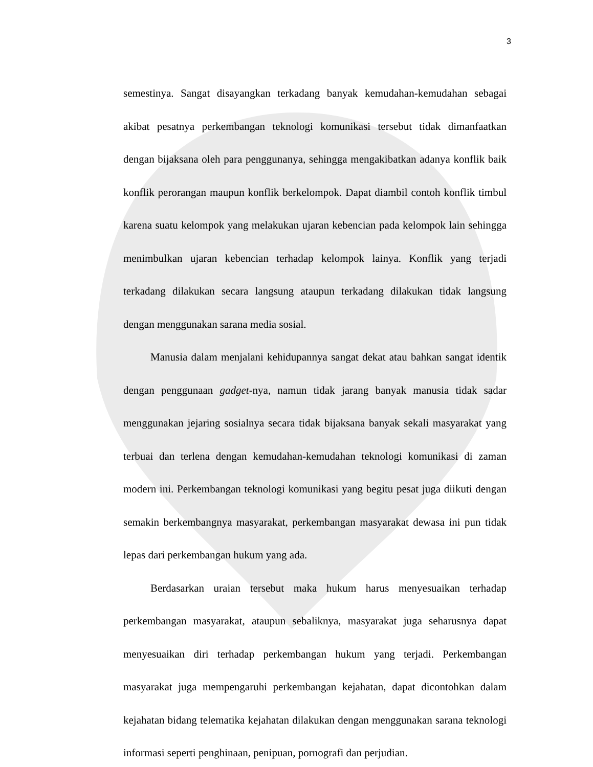3
semestinya. Sangat disayangkan terkadang banyak kemudahan-kemudahan sebagai akibat pesatnya perkembangan teknologi komunikasi tersebut tidak dimanfaatkan dengan bijaksana oleh para penggunanya, sehingga mengakibatkan adanya konflik baik konflik perorangan maupun konflik berkelompok. Dapat diambil contoh konflik timbul karena suatu kelompok yang melakukan ujaran kebencian pada kelompok lain sehingga menimbulkan ujaran kebencian terhadap kelompok lainya. Konflik yang terjadi terkadang dilakukan secara langsung ataupun terkadang dilakukan tidak langsung dengan menggunakan sarana media sosial.
Manusia dalam menjalani kehidupannya sangat dekat atau bahkan sangat identik dengan penggunaan gadget-nya, namun tidak jarang banyak manusia tidak sadar menggunakan jejaring sosialnya secara tidak bijaksana banyak sekali masyarakat yang terbuai dan terlena dengan kemudahan-kemudahan teknologi komunikasi di zaman modern ini. Perkembangan teknologi komunikasi yang begitu pesat juga diikuti dengan semakin berkembangnya masyarakat, perkembangan masyarakat dewasa ini pun tidak lepas dari perkembangan hukum yang ada.
Berdasarkan uraian tersebut maka hukum harus menyesuaikan terhadap perkembangan masyarakat, ataupun sebaliknya, masyarakat juga seharusnya dapat menyesuaikan diri terhadap perkembangan hukum yang terjadi. Perkembangan masyarakat juga mempengaruhi perkembangan kejahatan, dapat dicontohkan dalam kejahatan bidang telematika kejahatan dilakukan dengan menggunakan sarana teknologi informasi seperti penghinaan, penipuan, pornografi dan perjudian.